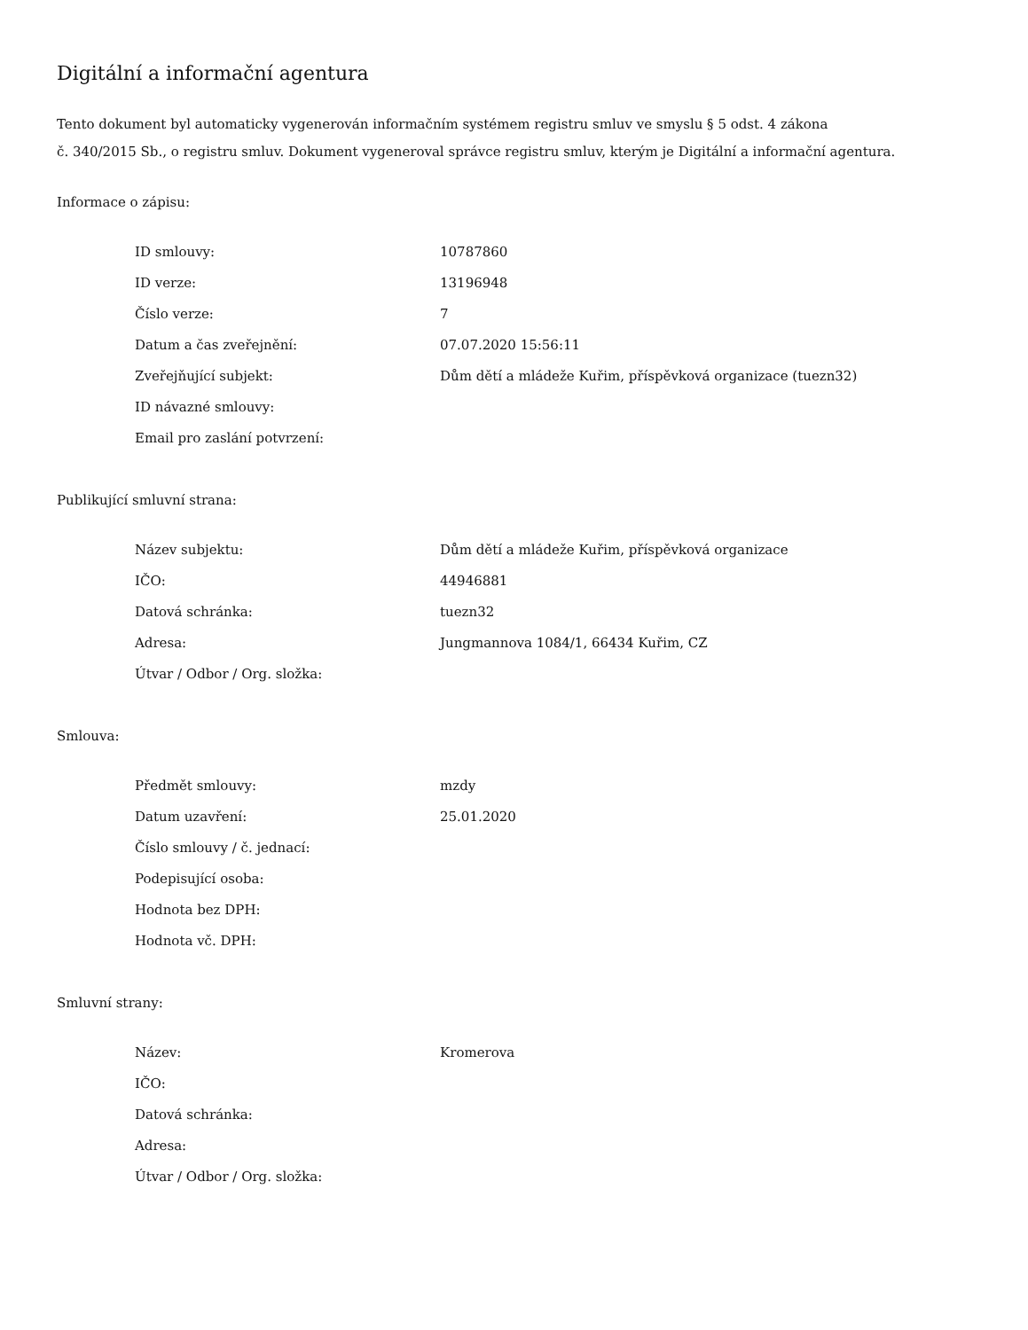Digitální a informační agentura
Tento dokument byl automaticky vygenerován informačním systémem registru smluv ve smyslu § 5 odst. 4 zákona
č. 340/2015 Sb., o registru smluv. Dokument vygeneroval správce registru smluv, kterým je Digitální a informační agentura.
Informace o zápisu:
| ID smlouvy: | 10787860 |
| ID verze: | 13196948 |
| Číslo verze: | 7 |
| Datum a čas zveřejnění: | 07.07.2020 15:56:11 |
| Zveřejňující subjekt: | Dům dětí a mládeže Kuřim, příspěvková organizace (tuezn32) |
| ID návazné smlouvy: | |
| Email pro zaslání potvrzení: | |
Publikující smluvní strana:
| Název subjektu: | Dům dětí a mládeže Kuřim, příspěvková organizace |
| IČO: | 44946881 |
| Datová schránka: | tuezn32 |
| Adresa: | Jungmannova 1084/1, 66434 Kuřim, CZ |
| Útvar / Odbor / Org. složka: | |
Smlouva:
| Předmět smlouvy: | mzdy |
| Datum uzavření: | 25.01.2020 |
| Číslo smlouvy / č. jednací: | |
| Podepisující osoba: | |
| Hodnota bez DPH: | |
| Hodnota vč. DPH: | |
Smluvní strany:
| Název: | Kromerova |
| IČO: | |
| Datová schránka: | |
| Adresa: | |
| Útvar / Odbor / Org. složka: | |